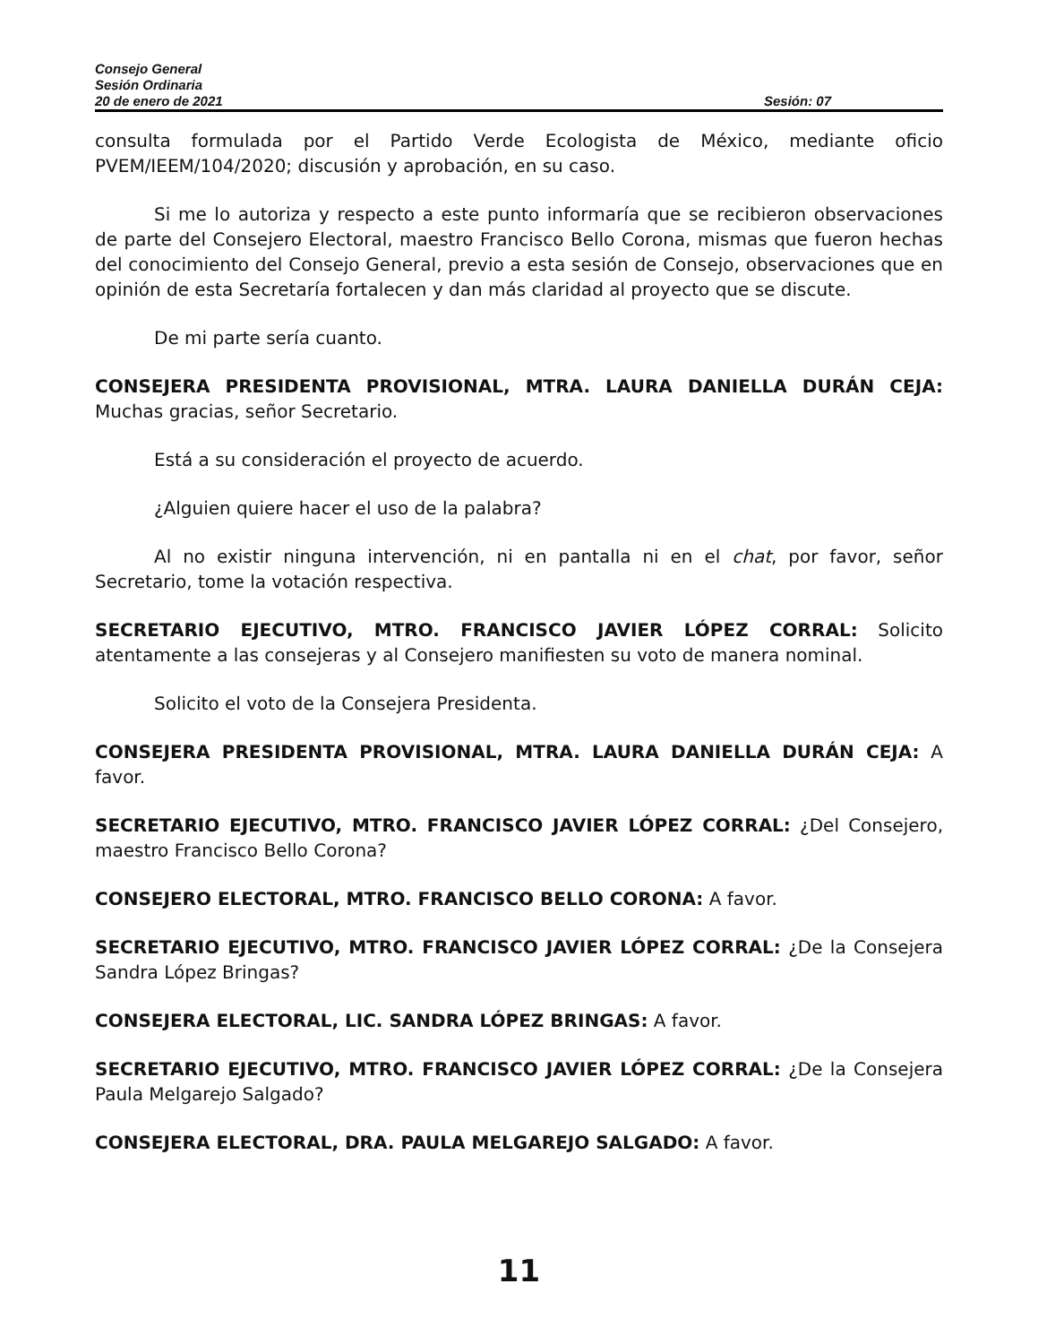Consejo General
Sesión Ordinaria
20 de enero de 2021 Sesión: 07
consulta formulada por el Partido Verde Ecologista de México, mediante oficio PVEM/IEEM/104/2020; discusión y aprobación, en su caso.
Si me lo autoriza y respecto a este punto informaría que se recibieron observaciones de parte del Consejero Electoral, maestro Francisco Bello Corona, mismas que fueron hechas del conocimiento del Consejo General, previo a esta sesión de Consejo, observaciones que en opinión de esta Secretaría fortalecen y dan más claridad al proyecto que se discute.
De mi parte sería cuanto.
CONSEJERA PRESIDENTA PROVISIONAL, MTRA. LAURA DANIELLA DURÁN CEJA: Muchas gracias, señor Secretario.
Está a su consideración el proyecto de acuerdo.
¿Alguien quiere hacer el uso de la palabra?
Al no existir ninguna intervención, ni en pantalla ni en el chat, por favor, señor Secretario, tome la votación respectiva.
SECRETARIO EJECUTIVO, MTRO. FRANCISCO JAVIER LÓPEZ CORRAL: Solicito atentamente a las consejeras y al Consejero manifiesten su voto de manera nominal.
Solicito el voto de la Consejera Presidenta.
CONSEJERA PRESIDENTA PROVISIONAL, MTRA. LAURA DANIELLA DURÁN CEJA: A favor.
SECRETARIO EJECUTIVO, MTRO. FRANCISCO JAVIER LÓPEZ CORRAL: ¿Del Consejero, maestro Francisco Bello Corona?
CONSEJERO ELECTORAL, MTRO. FRANCISCO BELLO CORONA: A favor.
SECRETARIO EJECUTIVO, MTRO. FRANCISCO JAVIER LÓPEZ CORRAL: ¿De la Consejera Sandra López Bringas?
CONSEJERA ELECTORAL, LIC. SANDRA LÓPEZ BRINGAS: A favor.
SECRETARIO EJECUTIVO, MTRO. FRANCISCO JAVIER LÓPEZ CORRAL: ¿De la Consejera Paula Melgarejo Salgado?
CONSEJERA ELECTORAL, DRA. PAULA MELGAREJO SALGADO: A favor.
11